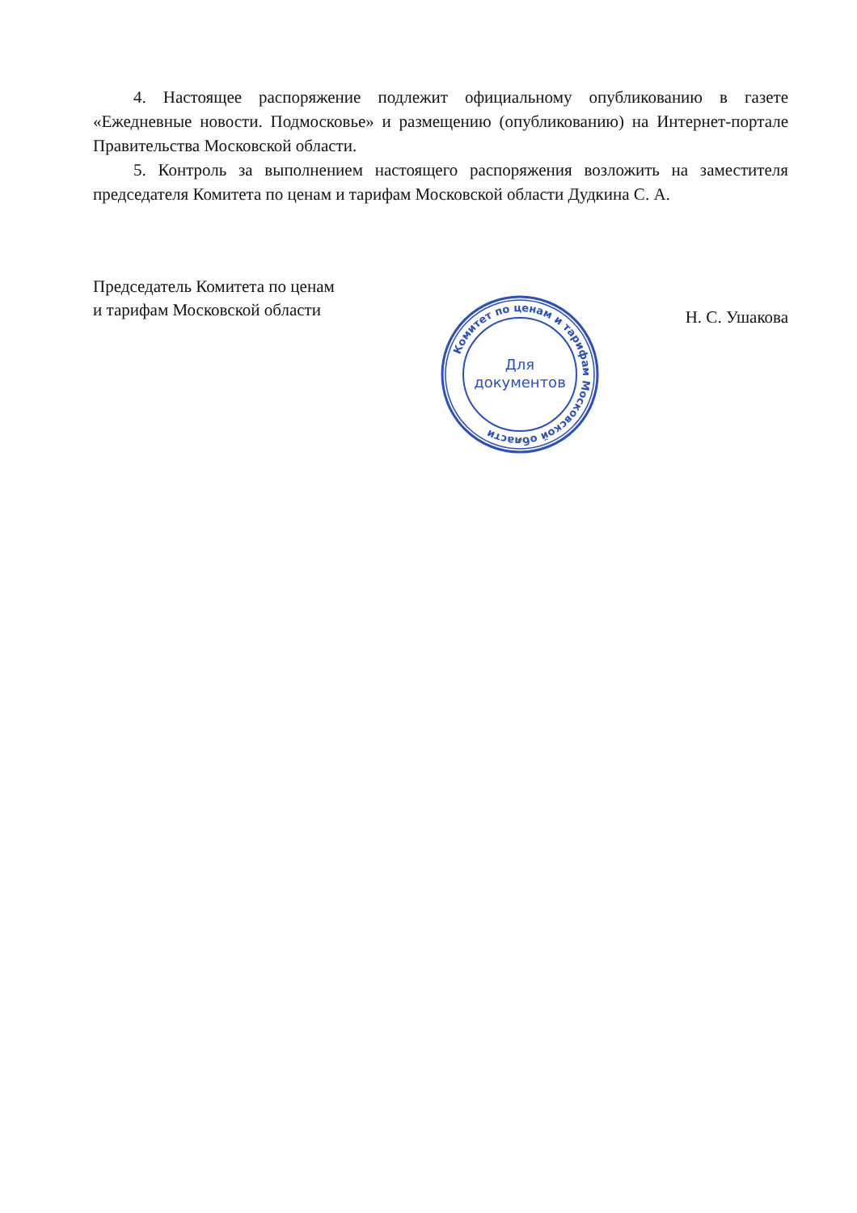4. Настоящее распоряжение подлежит официальному опубликованию в газете «Ежедневные новости. Подмосковье» и размещению (опубликованию) на Интернет-портале Правительства Московской области.
5. Контроль за выполнением настоящего распоряжения возложить на заместителя председателя Комитета по ценам и тарифам Московской области Дудкина С. А.
Председатель Комитета по ценам
и тарифам Московской области
Н. С. Ушакова
Комитет по ценам и тарифам Московской области
Для
документов
*